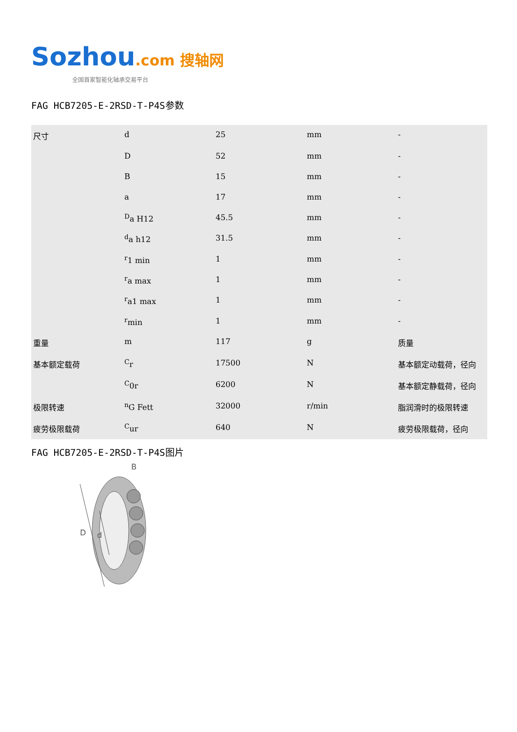Sozhou.com 搜轴网
全国首家智能化轴承交易平台
FAG HCB7205-E-2RSD-T-P4S参数
| 尺寸 | d | 25 | mm | - |
| | D | 52 | mm | - |
| | B | 15 | mm | - |
| | a | 17 | mm | - |
| | <sup>D</sup>a H12 | 45.5 | mm | - |
| | <sup>d</sup> a h12 | 31.5 | mm | - |
| | <sup>r</sup> 1 min | 1 | mm | - |
| | <sup>r</sup> a max | 1 | mm | - |
| | <sup>r</sup> a1 max | 1 | mm | - |
| | <sup>r</sup> min | 1 | mm | - |
| 重量 | m | 117 | g | 质量 |
| 基本额定载荷 | <sup>C</sup>r | 17500 | N | 基本额定动载荷，径向 |
| | <sup>C</sup>0r | 6200 | N | 基本额定静载荷，径向 |
| 极限转速 | <sup>n</sup> G Fett | 32000 | r/min | 脂润滑时的极限转速 |
| 疲劳极限载荷 | <sup>C</sup>ur | 640 | N | 疲劳极限载荷，径向 |
FAG HCB7205-E-2RSD-T-P4S图片
D
d
B